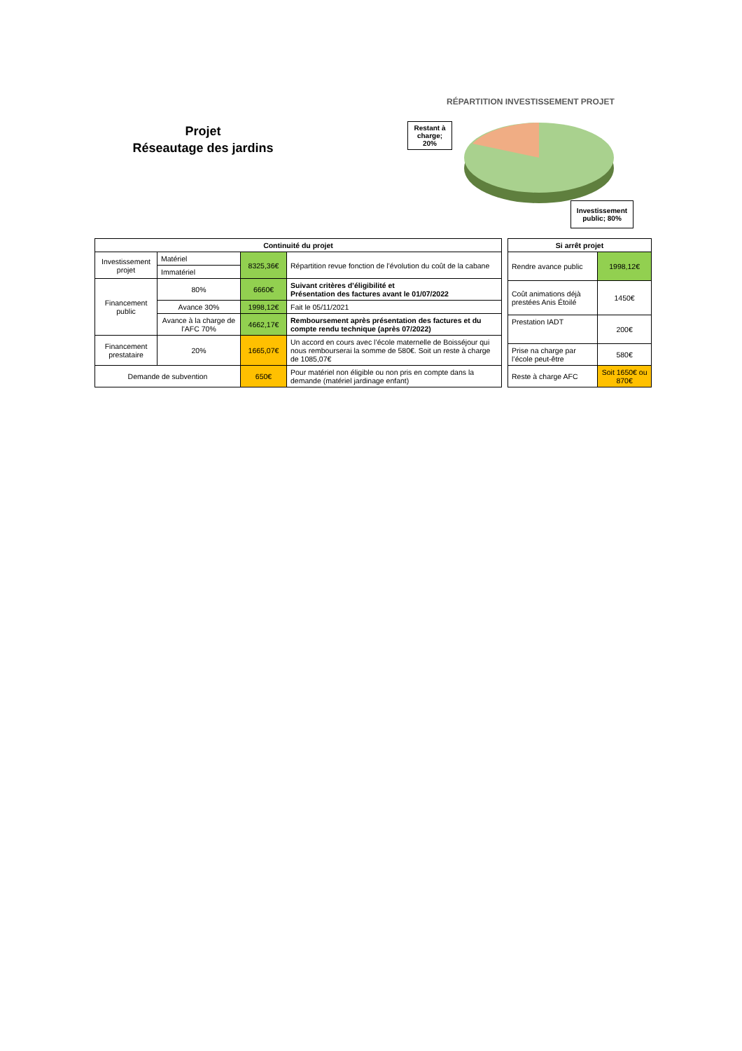Projet
Réseautage des jardins
RÉPARTITION INVESTISSEMENT PROJET
Restant à charge; 20%
Investissement public; 80%
| Continuité du projet | | | |
| --- | --- | --- | --- |
| Investissement projet | Matériel | 8325,36€ | Répartition revue fonction de l’évolution du coût de la cabane |
| | Immatériel | | |
| Financement public | 80% | 6660€ | Suivant critères d’éligibilité et Présentation des factures avant le 01/07/2022 |
| | Avance 30% | 1998,12€ | Fait le 05/11/2021 |
| | Avance à la charge de l’AFC 70% | 4662,17€ | Remboursement après présentation des factures et du compte rendu technique (après 07/2022) |
| Financement prestataire | 20% | 1665,07€ | Un accord en cours avec l’école maternelle de Boisséjour qui nous rembourserai la somme de 580€. Soit un reste à charge de 1085,07€ |
| Demande de subvention | | 650€ | Pour matériel non éligible ou non pris en compte dans la demande (matériel jardinage enfant) |
| Si arrêt projet | |
| --- | --- |
| Rendre avance public | 1998,12€ |
| Coût animations déjà prestées Anis Étoilé | 1450€ |
| Prestation IADT | 200€ |
| Prise na charge par l’école peut-être | 580€ |
| Reste à charge AFC | Soit 1650€ ou 870€ |